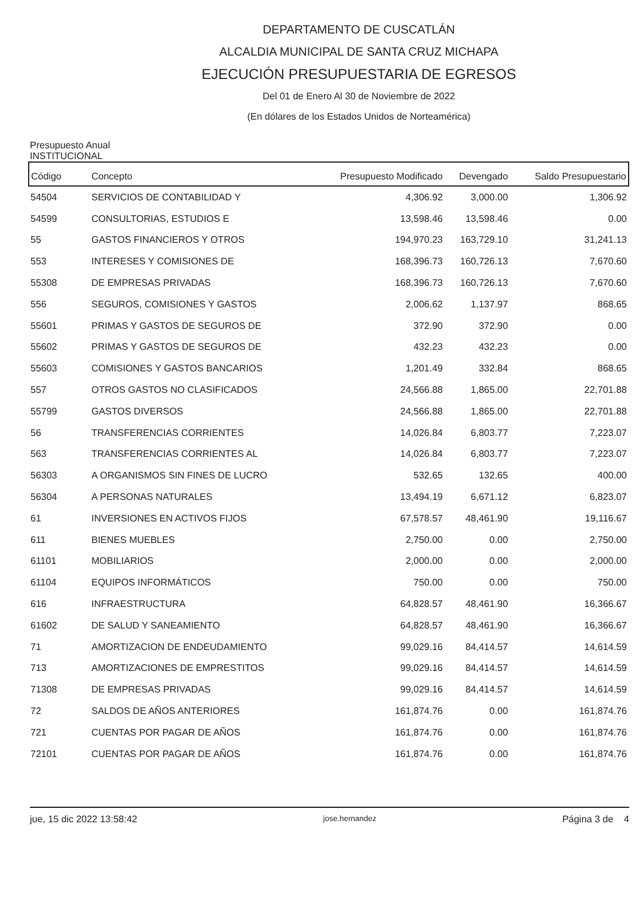DEPARTAMENTO DE CUSCATLÁN
ALCALDIA MUNICIPAL DE SANTA CRUZ MICHAPA
EJECUCIÓN PRESUPUESTARIA DE EGRESOS
Del 01 de Enero Al 30 de Noviembre de 2022
(En dólares de los Estados Unidos de Norteamérica)
Presupuesto Anual
INSTITUCIONAL
| Código | Concepto | Presupuesto Modificado | Devengado | Saldo Presupuestario |
| --- | --- | --- | --- | --- |
| 54504 | SERVICIOS DE CONTABILIDAD Y | 4,306.92 | 3,000.00 | 1,306.92 |
| 54599 | CONSULTORIAS, ESTUDIOS E | 13,598.46 | 13,598.46 | 0.00 |
| 55 | GASTOS FINANCIEROS Y OTROS | 194,970.23 | 163,729.10 | 31,241.13 |
| 553 | INTERESES Y COMISIONES DE | 168,396.73 | 160,726.13 | 7,670.60 |
| 55308 | DE EMPRESAS PRIVADAS | 168,396.73 | 160,726.13 | 7,670.60 |
| 556 | SEGUROS, COMISIONES Y GASTOS | 2,006.62 | 1,137.97 | 868.65 |
| 55601 | PRIMAS Y GASTOS DE SEGUROS DE | 372.90 | 372.90 | 0.00 |
| 55602 | PRIMAS Y GASTOS DE SEGUROS DE | 432.23 | 432.23 | 0.00 |
| 55603 | COMISIONES Y GASTOS BANCARIOS | 1,201.49 | 332.84 | 868.65 |
| 557 | OTROS GASTOS NO CLASIFICADOS | 24,566.88 | 1,865.00 | 22,701.88 |
| 55799 | GASTOS DIVERSOS | 24,566.88 | 1,865.00 | 22,701.88 |
| 56 | TRANSFERENCIAS CORRIENTES | 14,026.84 | 6,803.77 | 7,223.07 |
| 563 | TRANSFERENCIAS CORRIENTES AL | 14,026.84 | 6,803.77 | 7,223.07 |
| 56303 | A ORGANISMOS SIN FINES DE LUCRO | 532.65 | 132.65 | 400.00 |
| 56304 | A PERSONAS NATURALES | 13,494.19 | 6,671.12 | 6,823.07 |
| 61 | INVERSIONES EN ACTIVOS FIJOS | 67,578.57 | 48,461.90 | 19,116.67 |
| 611 | BIENES MUEBLES | 2,750.00 | 0.00 | 2,750.00 |
| 61101 | MOBILIARIOS | 2,000.00 | 0.00 | 2,000.00 |
| 61104 | EQUIPOS INFORMÁTICOS | 750.00 | 0.00 | 750.00 |
| 616 | INFRAESTRUCTURA | 64,828.57 | 48,461.90 | 16,366.67 |
| 61602 | DE SALUD Y SANEAMIENTO | 64,828.57 | 48,461.90 | 16,366.67 |
| 71 | AMORTIZACION DE ENDEUDAMIENTO | 99,029.16 | 84,414.57 | 14,614.59 |
| 713 | AMORTIZACIONES DE EMPRESTITOS | 99,029.16 | 84,414.57 | 14,614.59 |
| 71308 | DE EMPRESAS PRIVADAS | 99,029.16 | 84,414.57 | 14,614.59 |
| 72 | SALDOS DE AÑOS ANTERIORES | 161,874.76 | 0.00 | 161,874.76 |
| 721 | CUENTAS POR PAGAR DE AÑOS | 161,874.76 | 0.00 | 161,874.76 |
| 72101 | CUENTAS POR PAGAR DE AÑOS | 161,874.76 | 0.00 | 161,874.76 |
jue, 15 dic 2022 13:58:42 jose.hernandez Página 3 de 4